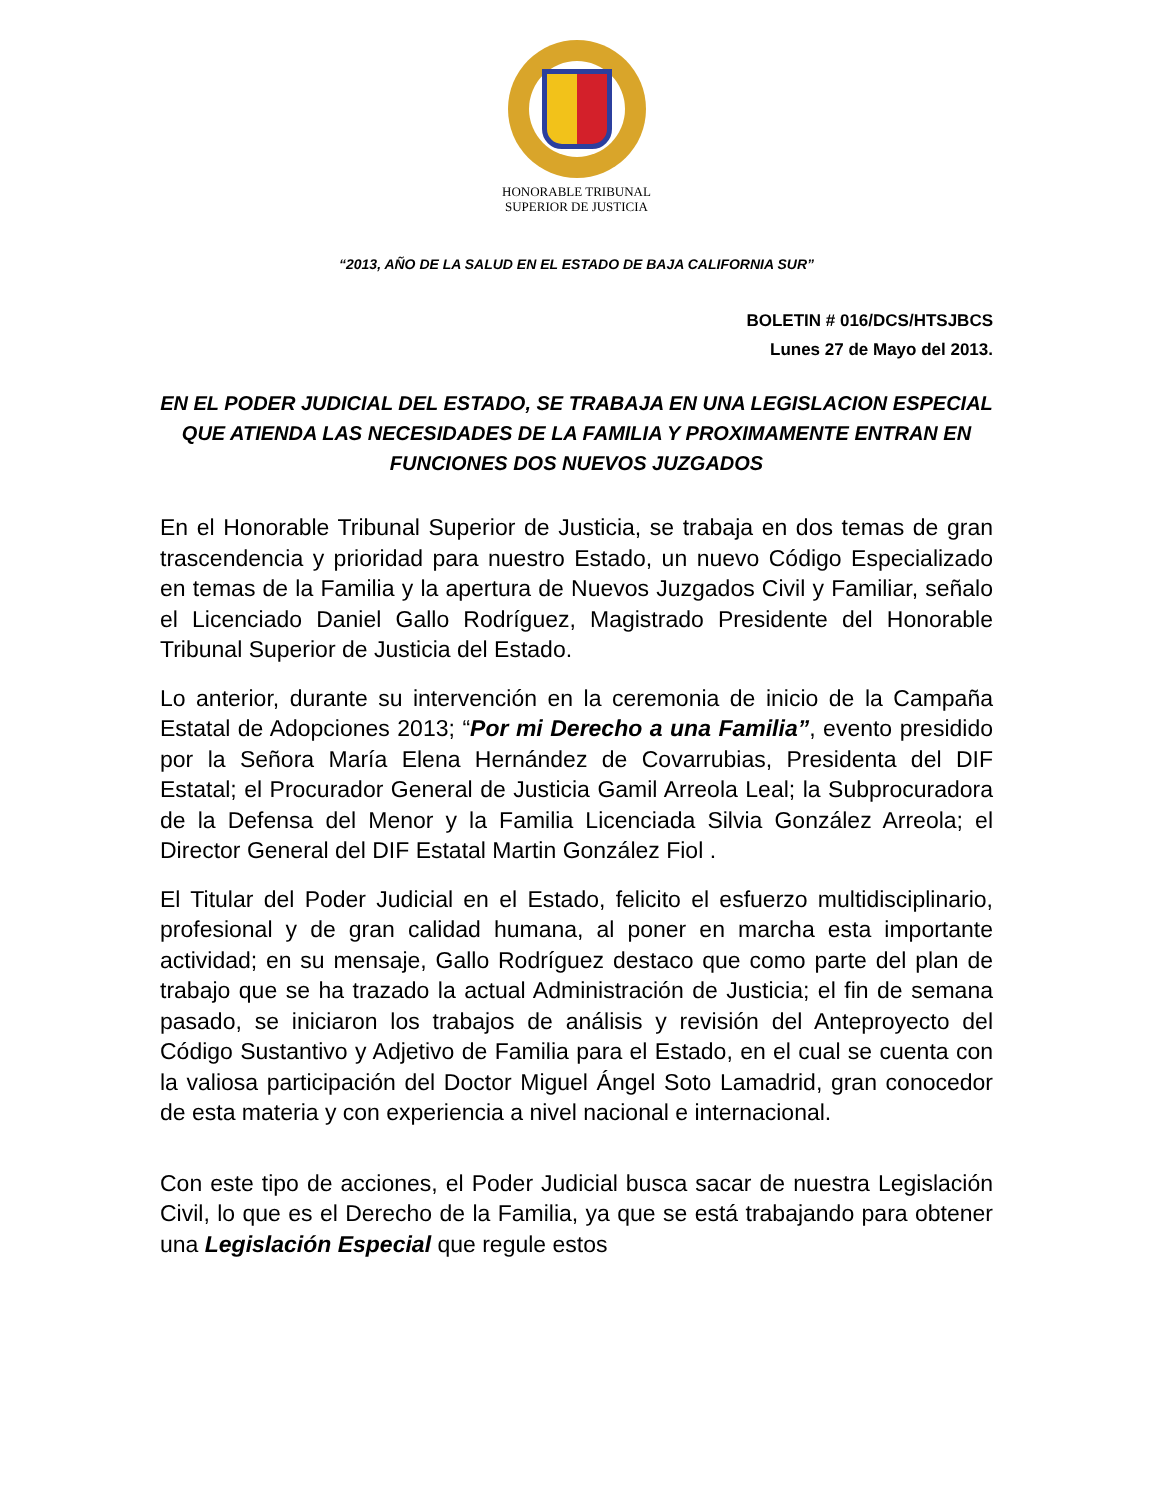HONORABLE TRIBUNAL
SUPERIOR DE JUSTICIA
“2013, AÑO DE LA SALUD EN EL ESTADO DE BAJA CALIFORNIA SUR”
BOLETIN # 016/DCS/HTSJBCS
Lunes 27 de Mayo del 2013.
EN EL PODER JUDICIAL DEL ESTADO, SE TRABAJA EN UNA LEGISLACION ESPECIAL QUE ATIENDA LAS NECESIDADES DE LA FAMILIA Y PROXIMAMENTE ENTRAN EN FUNCIONES DOS NUEVOS JUZGADOS
En el Honorable Tribunal Superior de Justicia, se trabaja en dos temas de gran trascendencia y prioridad para nuestro Estado, un nuevo Código Especializado en temas de la Familia y la apertura de Nuevos Juzgados Civil y Familiar, señalo el Licenciado Daniel Gallo Rodríguez, Magistrado Presidente del Honorable Tribunal Superior de Justicia del Estado.
Lo anterior, durante su intervención en la ceremonia de inicio de la Campaña Estatal de Adopciones 2013; “Por mi Derecho a una Familia”, evento presidido por la Señora María Elena Hernández de Covarrubias, Presidenta del DIF Estatal; el Procurador General de Justicia Gamil Arreola Leal; la Subprocuradora de la Defensa del Menor y la Familia Licenciada Silvia González Arreola; el Director General del DIF Estatal Martin González Fiol .
El Titular del Poder Judicial en el Estado, felicito el esfuerzo multidisciplinario, profesional y de gran calidad humana, al poner en marcha esta importante actividad; en su mensaje, Gallo Rodríguez destaco que como parte del plan de trabajo que se ha trazado la actual Administración de Justicia; el fin de semana pasado, se iniciaron los trabajos de análisis y revisión del Anteproyecto del Código Sustantivo y Adjetivo de Familia para el Estado, en el cual se cuenta con la valiosa participación del Doctor Miguel Ángel Soto Lamadrid, gran conocedor de esta materia y con experiencia a nivel nacional e internacional.
Con este tipo de acciones, el Poder Judicial busca sacar de nuestra Legislación Civil, lo que es el Derecho de la Familia, ya que se está trabajando para obtener una Legislación Especial que regule estos